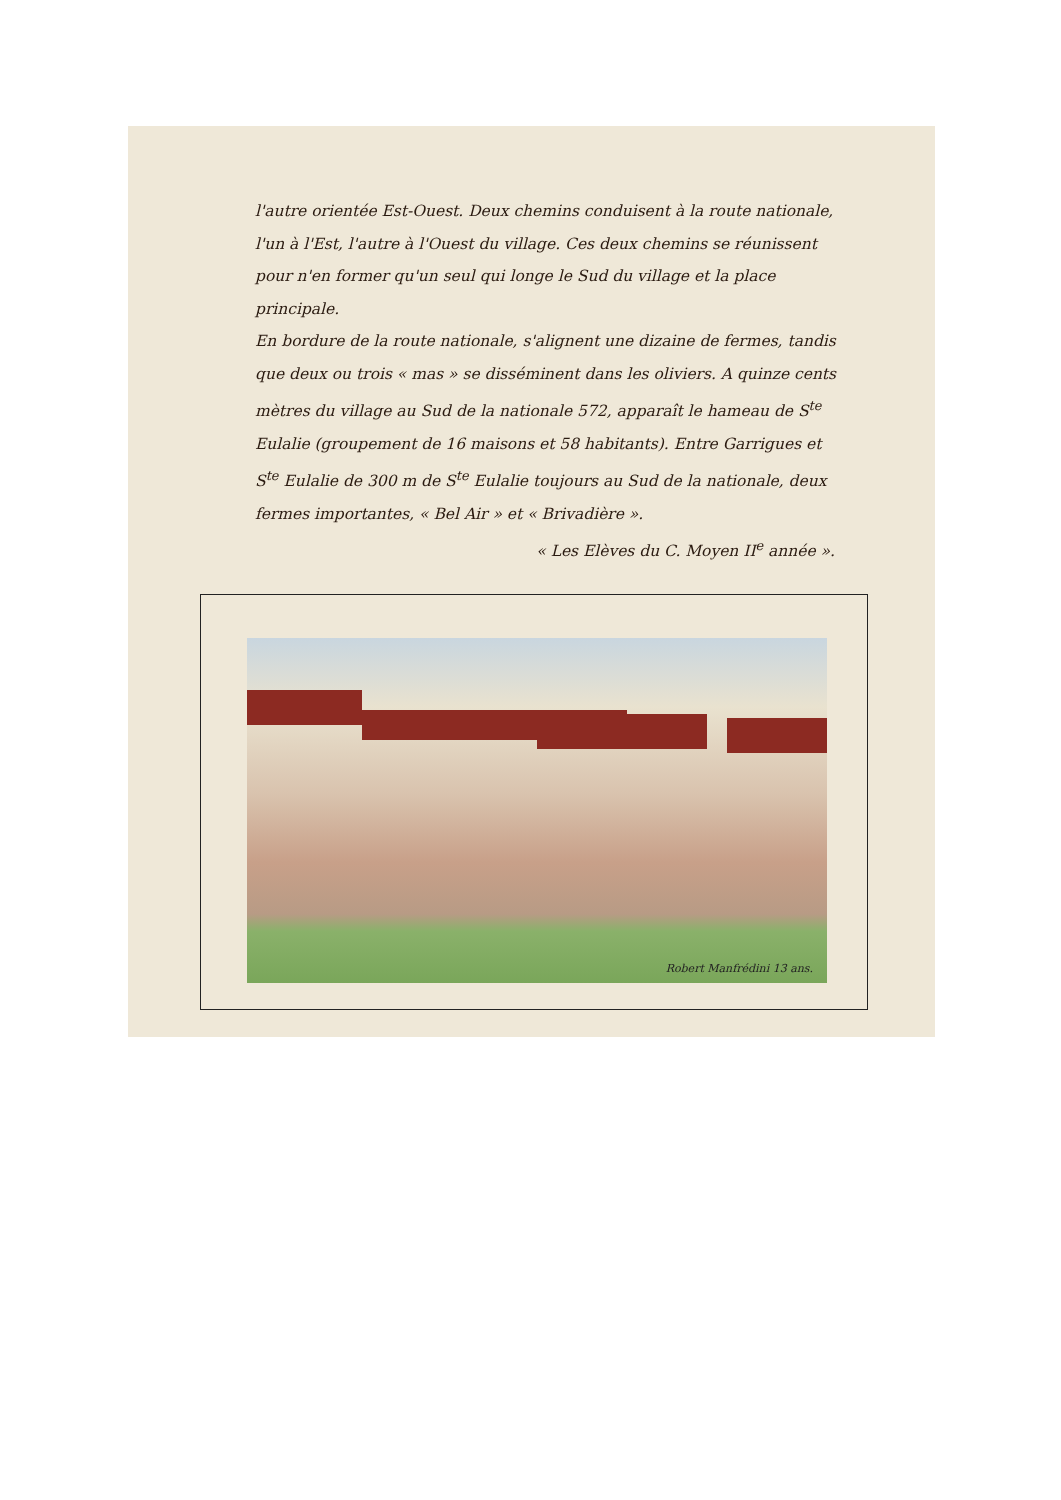l'autre orientée Est-Ouest. Deux chemins conduisent à la route nationale, l'un à l'Est, l'autre à l'Ouest du village. Ces deux chemins se réunissent pour n'en former qu'un seul qui longe le Sud du village et la place principale.
En bordure de la route nationale, s'alignent une dizaine de fermes, tandis que deux ou trois « mas » se disséminent dans les oliviers. A quinze cents mètres du village au Sud de la nationale 572, apparaît le hameau de S<sup>te</sup> Eulalie (groupement de 16 maisons et 58 habitants). Entre Garrigues et S<sup>te</sup> Eulalie de 300 m de S<sup>te</sup> Eulalie toujours au Sud de la nationale, deux fermes importantes, « Bel Air » et « Brivadière ».
« Les Elèves du C. Moyen II<sup>e</sup> année ».
Robert Manfrédini 13 ans.